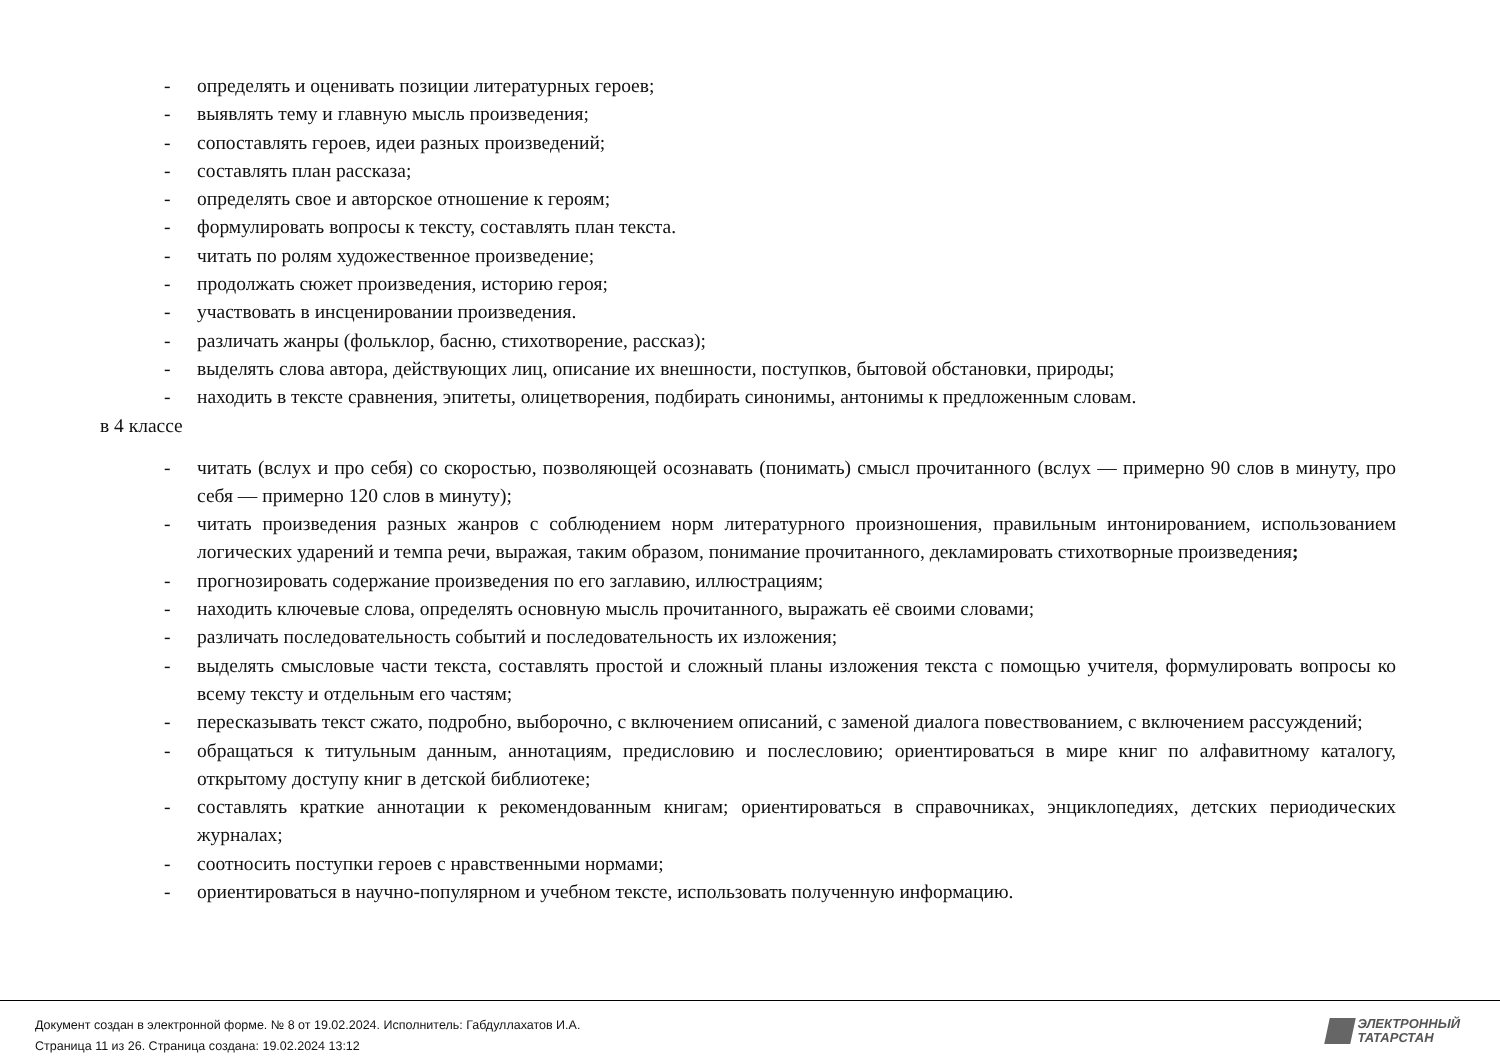- определять и оценивать позиции литературных героев;
- выявлять тему и главную мысль произведения;
- сопоставлять героев, идеи разных произведений;
- составлять план рассказа;
- определять свое и авторское отношение к героям;
- формулировать вопросы к тексту, составлять план текста.
- читать по ролям художественное произведение;
- продолжать сюжет произведения, историю героя;
- участвовать в инсценировании произведения.
- различать жанры (фольклор, басню, стихотворение, рассказ);
- выделять слова автора, действующих лиц, описание их внешности, поступков, бытовой обстановки, природы;
- находить в тексте сравнения, эпитеты, олицетворения, подбирать синонимы, антонимы к предложенным словам.
в 4 классе
- читать (вслух и про себя) со скоростью, позволяющей осознавать (понимать) смысл прочитанного (вслух — примерно 90 слов в минуту, про себя — примерно 120 слов в минуту);
- читать произведения разных жанров с соблюдением норм литературного произношения, правильным интонированием, использованием логических ударений и темпа речи, выражая, таким образом, понимание прочитанного, декламировать стихотворные произведения;
- прогнозировать содержание произведения по его заглавию, иллюстрациям;
- находить ключевые слова, определять основную мысль прочитанного, выражать её своими словами;
- различать последовательность событий и последовательность их изложения;
- выделять смысловые части текста, составлять простой и сложный планы изложения текста с помощью учителя, формулировать вопросы ко всему тексту и отдельным его частям;
- пересказывать текст сжато, подробно, выборочно, с включением описаний, с заменой диалога повествованием, с включением рассуждений;
- обращаться к титульным данным, аннотациям, предисловию и послесловию; ориентироваться в мире книг по алфавитному каталогу, открытому доступу книг в детской библиотеке;
- составлять краткие аннотации к рекомендованным книгам; ориентироваться в справочниках, энциклопедиях, детских периодических журналах;
- соотносить поступки героев с нравственными нормами;
- ориентироваться в научно-популярном и учебном тексте, использовать полученную информацию.
Документ создан в электронной форме. № 8 от 19.02.2024. Исполнитель: Габдуллахатов И.А.
Страница 11 из 26. Страница создана: 19.02.2024 13:12
ЭЛЕКТРОННЫЙ
ТАТАРСТАН